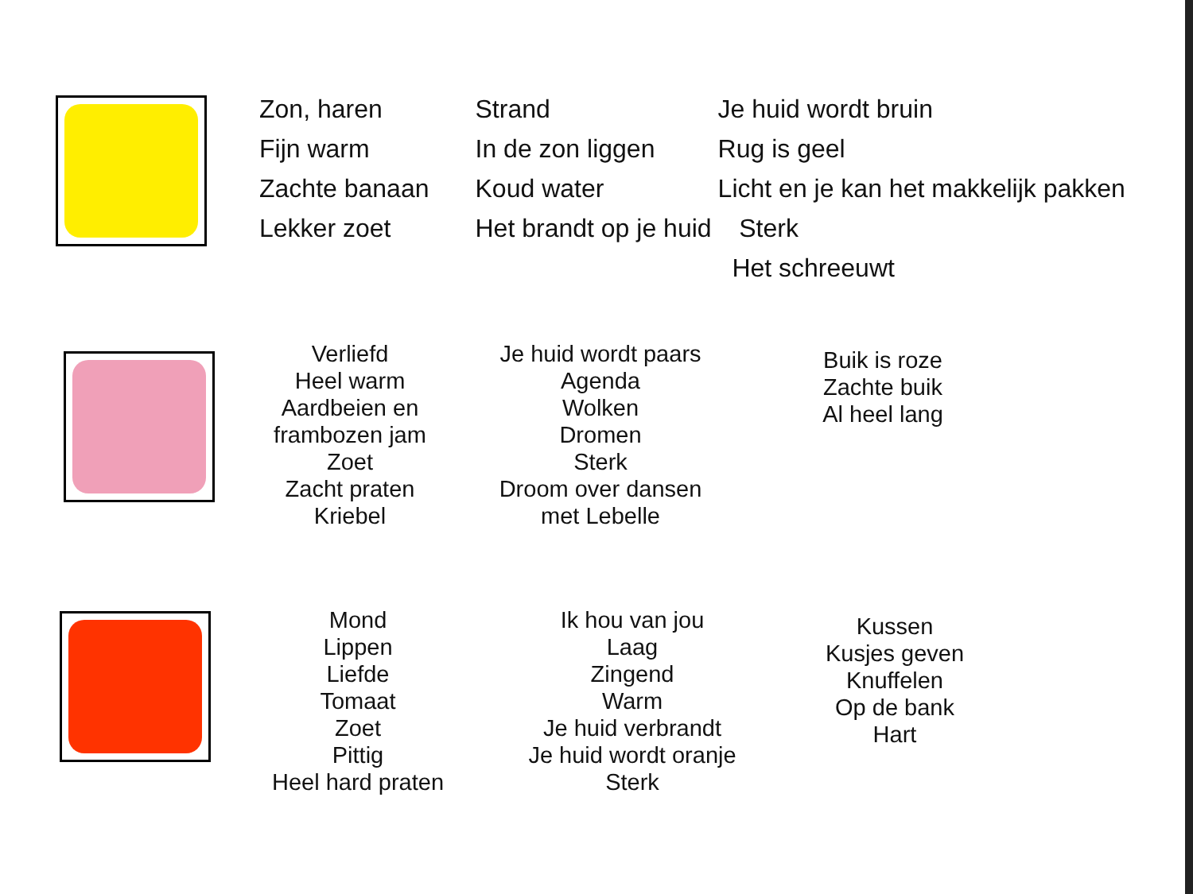Zon, haren
Fijn warm
Zachte banaan
Lekker zoet
Strand
In de zon liggen
Koud water
Het brandt op je huid
Je huid wordt bruin
Rug is geel
Licht en je kan het makkelijk pakken
Sterk
Het schreeuwt
Verliefd
Heel warm
Aardbeien en
frambozen jam
Zoet
Zacht praten
Kriebel
Je huid wordt paars
Agenda
Wolken
Dromen
Sterk
Droom over dansen
met Lebelle
Buik is roze
Zachte buik
Al heel lang
Mond
Lippen
Liefde
Tomaat
Zoet
Pittig
Heel hard praten
Ik hou van jou
Laag
Zingend
Warm
Je huid verbrandt
Je huid wordt oranje
Sterk
Kussen
Kusjes geven
Knuffelen
Op de bank
Hart